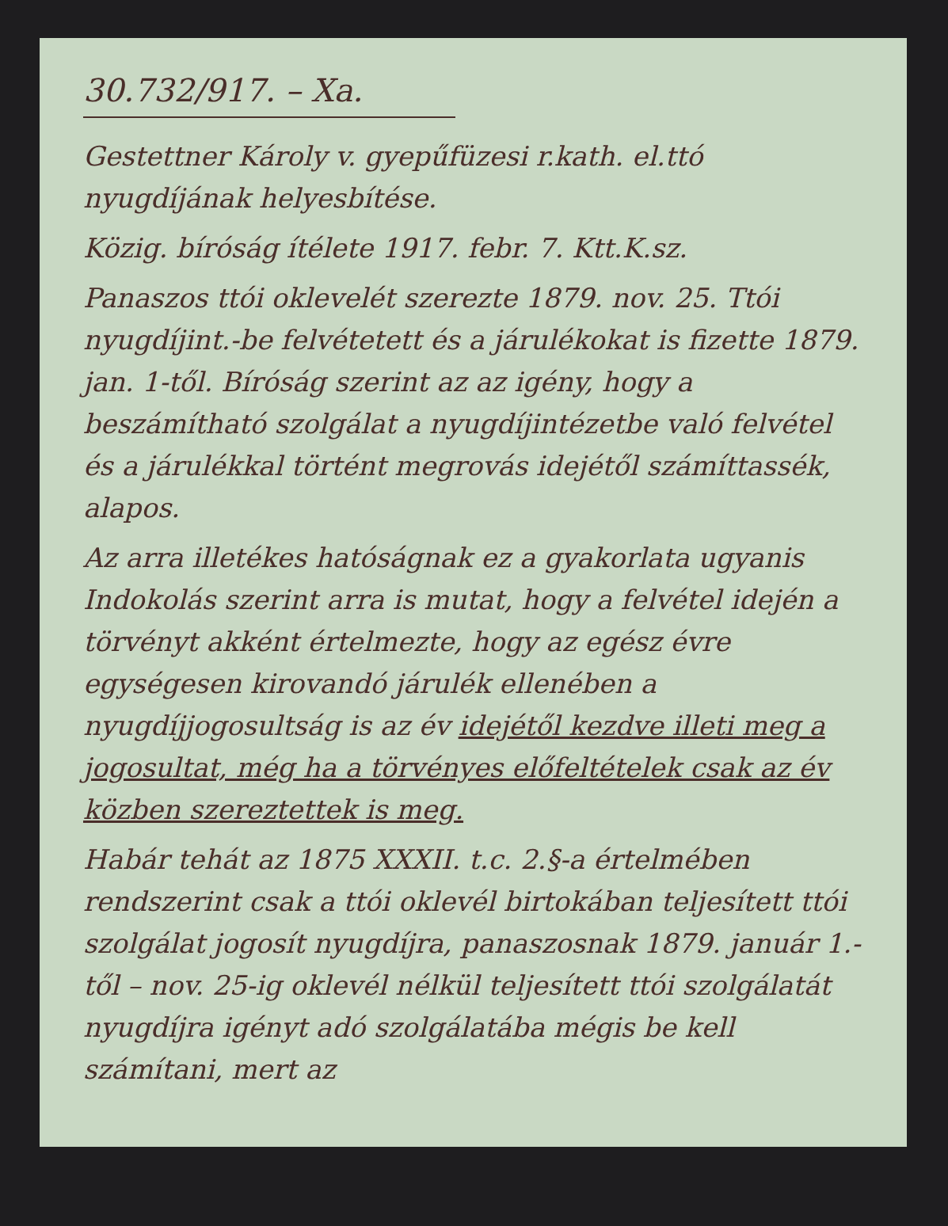30.732/917. – Xa.
Gestettner Károly v. gyepűfüzesi r.kath. el.ttó nyugdíjának helyesbítése.
Közig. bíróság ítélete 1917. febr. 7. Ktt.K.sz.
Panaszos ttói oklevelét szerezte 1879. nov. 25. Ttói nyugdíjint.-be felvétetett és a járulékokat is fizette 1879. jan. 1-től. Bíróság szerint az az igény, hogy a beszámítható szolgálat a nyugdíjintézetbe való felvétel és a járulékkal történt megrovás idejétől számíttassék, alapos.
Az arra illetékes hatóságnak ez a gyakorlata ugyanis Indokolás szerint arra is mutat, hogy a felvétel idején a törvényt akként értelmezte, hogy az egész évre egységesen kirovandó járulék ellenében a nyugdíjjogosultság is az év idejétől kezdve illeti meg a jogosultat, még ha a törvényes előfeltételek csak az év közben szereztettek is meg.
Habár tehát az 1875 XXXII. t.c. 2.§-a értelmében rendszerint csak a ttói oklevél birtokában teljesített ttói szolgálat jogosít nyugdíjra, panaszosnak 1879. január 1.-től – nov. 25-ig oklevél nélkül teljesített ttói szolgálatát nyugdíjra igényt adó szolgálatába mégis be kell számítani, mert az